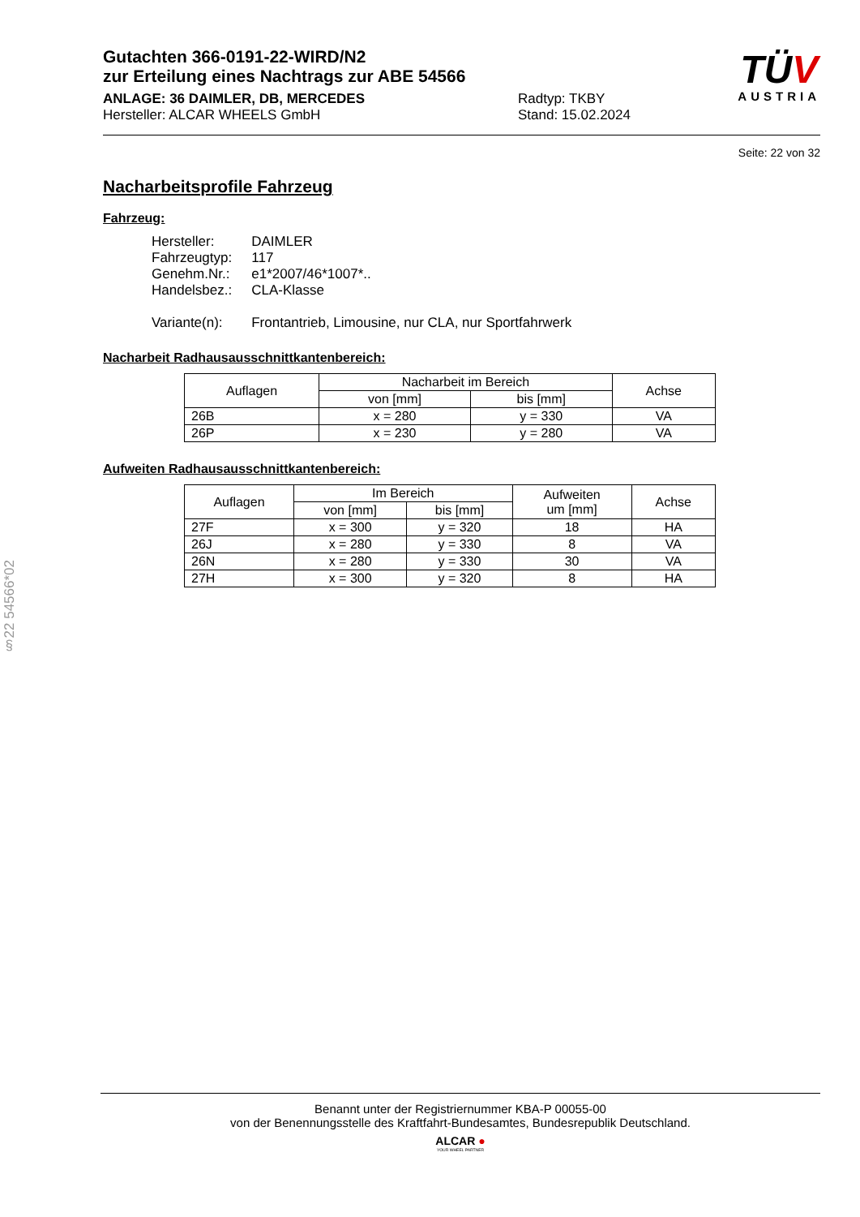§22 54566*02
Gutachten 366-0191-22-WIRD/N2
zur Erteilung eines Nachtrags zur ABE 54566
ANLAGE: 36 DAIMLER, DB, MERCEDES Radtyp: TKBY
Hersteller: ALCAR WHEELS GmbH Stand: 15.02.2024
TÜV
AUSTRIA
Seite: 22 von 32
Nacharbeitsprofile Fahrzeug
Fahrzeug:
| Hersteller: | DAIMLER |
| Fahrzeugtyp: | 117 |
| Genehm.Nr.: | e1*2007/46*1007*.. |
| Handelsbez.: | CLA-Klasse |
| Variante(n): | Frontantrieb, Limousine, nur CLA, nur Sportfahrwerk |
Nacharbeit Radhausausschnittkantenbereich:
| Auflagen | Nacharbeit im Bereich | | Achse |
| --- | --- | --- | --- |
| | von [mm] | bis [mm] | |
| 26B | x = 280 | y = 330 | VA |
| 26P | x = 230 | y = 280 | VA |
Aufweiten Radhausausschnittkantenbereich:
| Auflagen | Im Bereich | | Aufweiten um [mm] | Achse |
| --- | --- | --- | --- | --- |
| | von [mm] | bis [mm] | | |
| 27F | x = 300 | y = 320 | 18 | HA |
| 26J | x = 280 | y = 330 | 8 | VA |
| 26N | x = 280 | y = 330 | 30 | VA |
| 27H | x = 300 | y = 320 | 8 | HA |
Benannt unter der Registriernummer KBA-P 00055-00
von der Benennungsstelle des Kraftfahrt-Bundesamtes, Bundesrepublik Deutschland.
ALCAR ●
YOUR WHEEL PARTNER